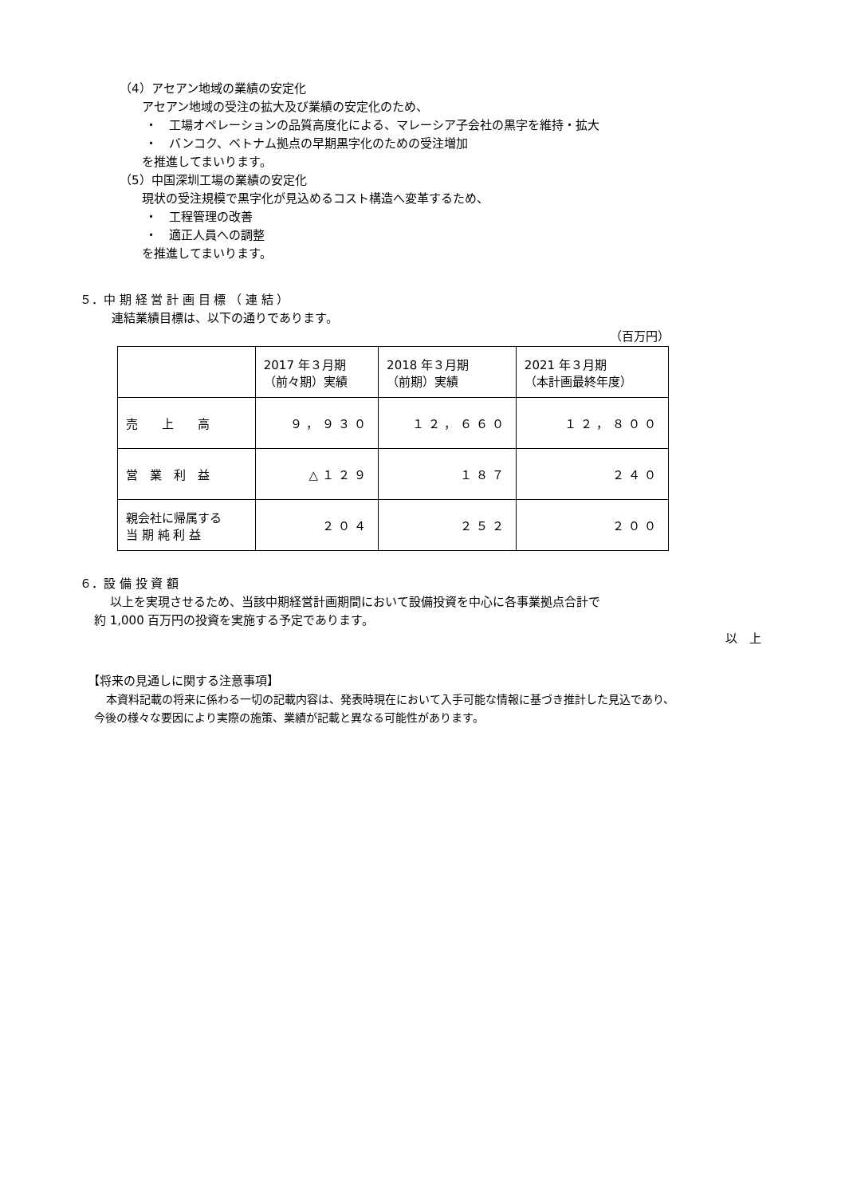（4）アセアン地域の業績の安定化
アセアン地域の受注の拡大及び業績の安定化のため、
・　工場オペレーションの品質高度化による、マレーシア子会社の黒字を維持・拡大
・　バンコク、ベトナム拠点の早期黒字化のための受注増加
を推進してまいります。
（5）中国深圳工場の業績の安定化
現状の受注規模で黒字化が見込めるコスト構造へ変革するため、
・　工程管理の改善
・　適正人員への調整
を推進してまいります。
５．中 期 経 営 計 画 目 標 （ 連 結 ）
連結業績目標は、以下の通りであります。
（百万円）
| | 2017 年３月期 （前々期）実績 | 2018 年３月期 （前期）実績 | 2021 年３月期 （本計画最終年度） |
| 売 上 高 | ９，９３０ | １２，６６０ | １２，８００ |
| 営 業 利 益 | △１２９ | １８７ | ２４０ |
| 親会社に帰属する 当 期 純 利 益 | ２０４ | ２５２ | ２００ |
６．設 備 投 資 額
以上を実現させるため、当該中期経営計画期間において設備投資を中心に各事業拠点合計で
約 1,000 百万円の投資を実施する予定であります。
以　上
【将来の見通しに関する注意事項】
本資料記載の将来に係わる一切の記載内容は、発表時現在において入手可能な情報に基づき推計した見込であり、
今後の様々な要因により実際の施策、業績が記載と異なる可能性があります。